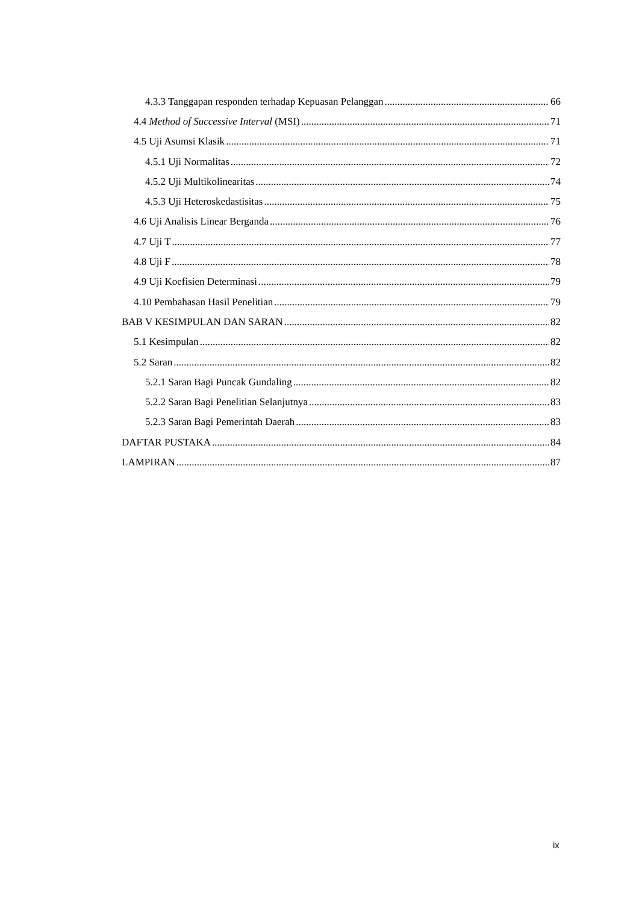4.3.3 Tanggapan responden terhadap Kepuasan Pelanggan 66
4.4 Method of Successive Interval (MSI) 71
4.5 Uji Asumsi Klasik 71
4.5.1 Uji Normalitas 72
4.5.2 Uji Multikolinearitas 74
4.5.3 Uji Heteroskedastisitas 75
4.6 Uji Analisis Linear Berganda 76
4.7 Uji T 77
4.8 Uji F 78
4.9 Uji Koefisien Determinasi 79
4.10 Pembahasan Hasil Penelitian 79
BAB V KESIMPULAN DAN SARAN 82
5.1 Kesimpulan 82
5.2 Saran 82
5.2.1 Saran Bagi Puncak Gundaling 82
5.2.2 Saran Bagi Penelitian Selanjutnya 83
5.2.3 Saran Bagi Pemerintah Daerah 83
DAFTAR PUSTAKA 84
LAMPIRAN 87
ix